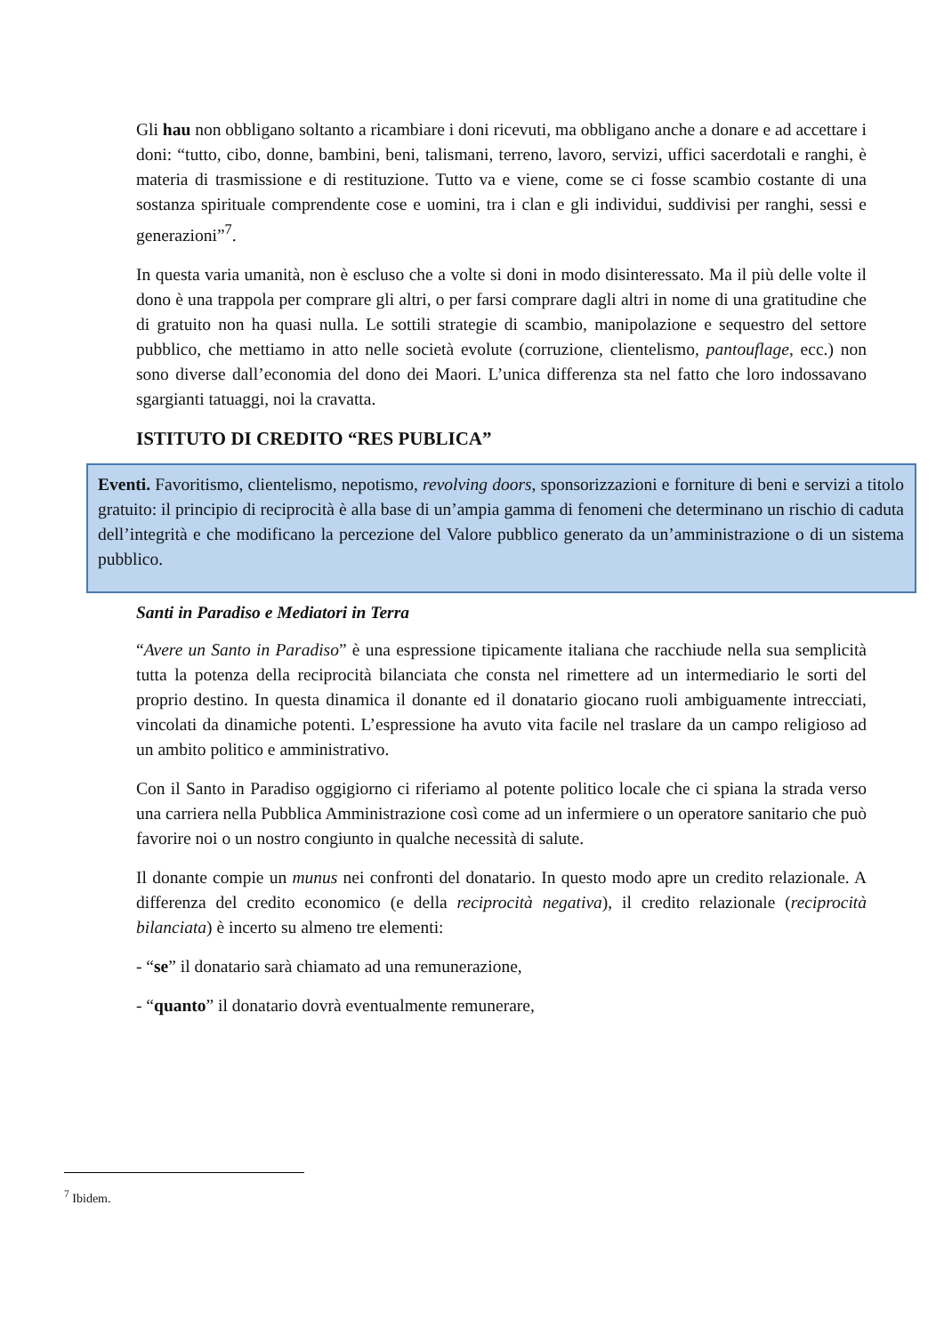Gli hau non obbligano soltanto a ricambiare i doni ricevuti, ma obbligano anche a donare e ad accettare i doni: “tutto, cibo, donne, bambini, beni, talismani, terreno, lavoro, servizi, uffici sacerdotali e ranghi, è materia di trasmissione e di restituzione. Tutto va e viene, come se ci fosse scambio costante di una sostanza spirituale comprendente cose e uomini, tra i clan e gli individui, suddivisi per ranghi, sessi e generazioni”<sup>7</sup>.
In questa varia umanità, non è escluso che a volte si doni in modo disinteressato. Ma il più delle volte il dono è una trappola per comprare gli altri, o per farsi comprare dagli altri in nome di una gratitudine che di gratuito non ha quasi nulla. Le sottili strategie di scambio, manipolazione e sequestro del settore pubblico, che mettiamo in atto nelle società evolute (corruzione, clientelismo, pantouflage, ecc.) non sono diverse dall’economia del dono dei Maori. L’unica differenza sta nel fatto che loro indossavano sgargianti tatuaggi, noi la cravatta.
ISTITUTO DI CREDITO “RES PUBLICA”
Eventi. Favoritismo, clientelismo, nepotismo, revolving doors, sponsorizzazioni e forniture di beni e servizi a titolo gratuito: il principio di reciprocità è alla base di un’ampia gamma di fenomeni che determinano un rischio di caduta dell’integrità e che modificano la percezione del Valore pubblico generato da un’amministrazione o di un sistema pubblico.
Santi in Paradiso e Mediatori in Terra
“Avere un Santo in Paradiso” è una espressione tipicamente italiana che racchiude nella sua semplicità tutta la potenza della reciprocità bilanciata che consta nel rimettere ad un intermediario le sorti del proprio destino. In questa dinamica il donante ed il donatario giocano ruoli ambiguamente intrecciati, vincolati da dinamiche potenti. L’espressione ha avuto vita facile nel traslare da un campo religioso ad un ambito politico e amministrativo.
Con il Santo in Paradiso oggigiorno ci riferiamo al potente politico locale che ci spiana la strada verso una carriera nella Pubblica Amministrazione così come ad un infermiere o un operatore sanitario che può favorire noi o un nostro congiunto in qualche necessità di salute.
Il donante compie un munus nei confronti del donatario. In questo modo apre un credito relazionale. A differenza del credito economico (e della reciprocità negativa), il credito relazionale (reciprocità bilanciata) è incerto su almeno tre elementi:
- “se” il donatario sarà chiamato ad una remunerazione,
- “quanto” il donatario dovrà eventualmente remunerare,
<sup>7</sup> Ibidem.